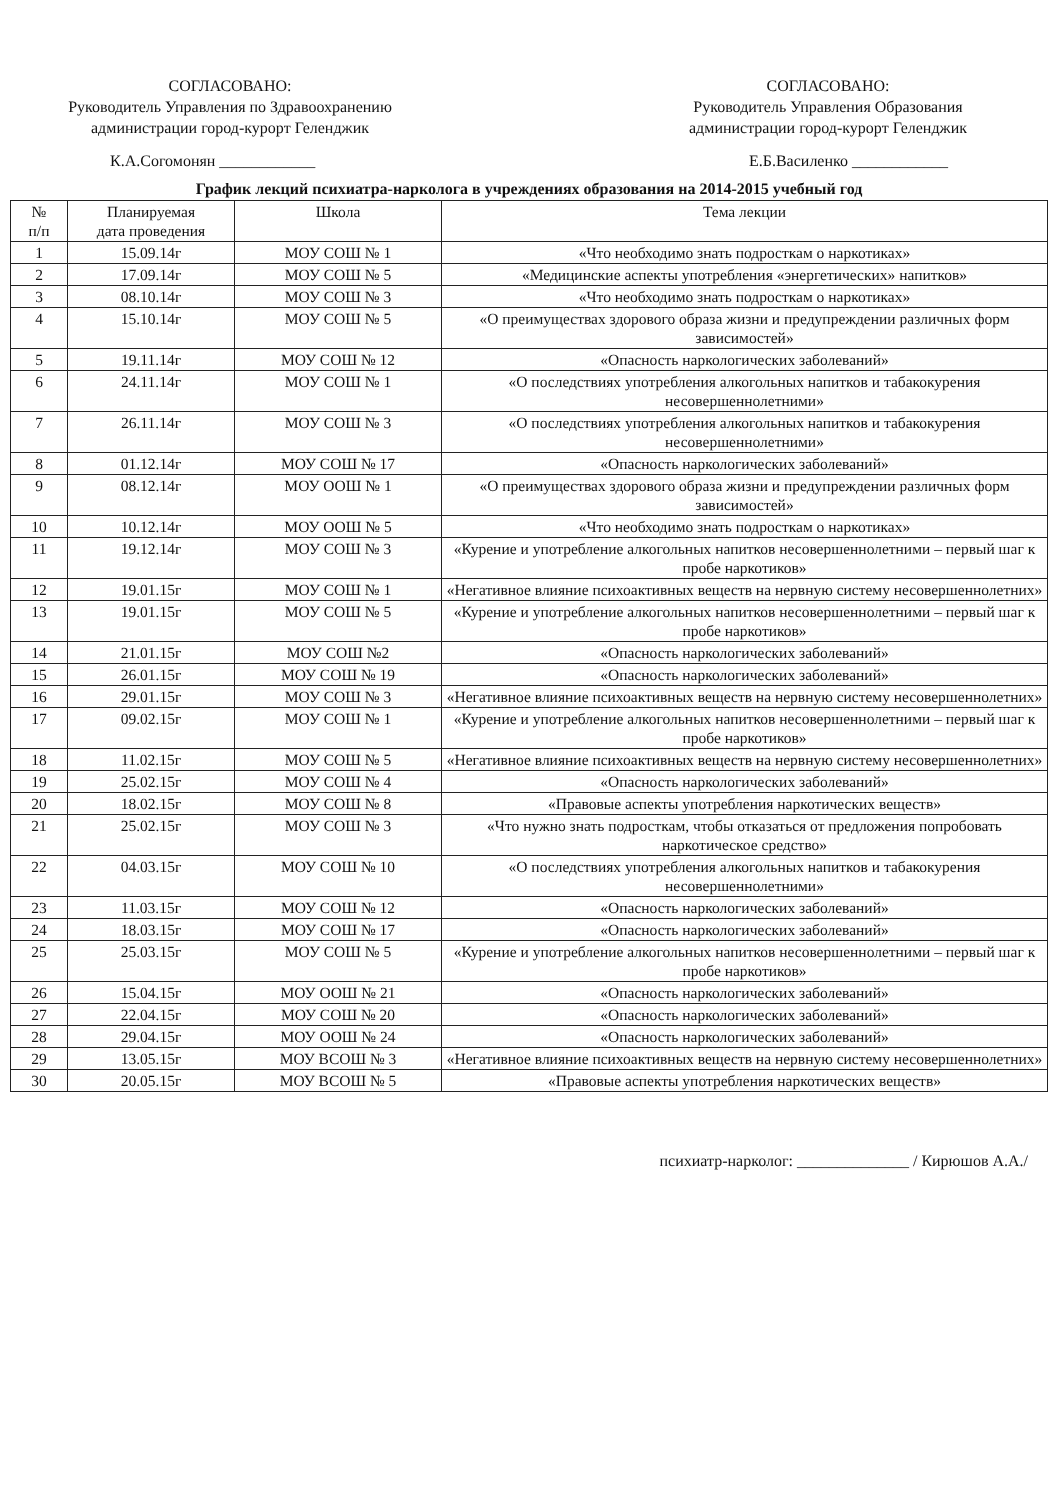СОГЛАСОВАНО:
Руководитель Управления по Здравоохранению
администрации город-курорт Геленджик
СОГЛАСОВАНО:
Руководитель Управления Образования
администрации город-курорт Геленджик
К.А.Согомонян ____________ Е.Б.Василенко ____________
График лекций психиатра-нарколога в учреждениях образования на 2014-2015 учебный год
| № п/п | Планируемая дата проведения | Школа | Тема лекции |
| --- | --- | --- | --- |
| 1 | 15.09.14г | МОУ СОШ № 1 | «Что необходимо знать подросткам о наркотиках» |
| 2 | 17.09.14г | МОУ СОШ № 5 | «Медицинские аспекты употребления «энергетических» напитков» |
| 3 | 08.10.14г | МОУ СОШ № 3 | «Что необходимо знать подросткам о наркотиках» |
| 4 | 15.10.14г | МОУ СОШ № 5 | «О преимуществах здорового образа жизни и предупреждении различных форм зависимостей» |
| 5 | 19.11.14г | МОУ СОШ № 12 | «Опасность наркологических заболеваний» |
| 6 | 24.11.14г | МОУ СОШ № 1 | «О последствиях употребления алкогольных напитков и табакокурения несовершеннолетними» |
| 7 | 26.11.14г | МОУ СОШ № 3 | «О последствиях употребления алкогольных напитков и табакокурения несовершеннолетними» |
| 8 | 01.12.14г | МОУ СОШ № 17 | «Опасность наркологических заболеваний» |
| 9 | 08.12.14г | МОУ ООШ № 1 | «О преимуществах здорового образа жизни и предупреждении различных форм зависимостей» |
| 10 | 10.12.14г | МОУ ООШ № 5 | «Что необходимо знать подросткам о наркотиках» |
| 11 | 19.12.14г | МОУ СОШ № 3 | «Курение и употребление алкогольных напитков несовершеннолетними – первый шаг к пробе наркотиков» |
| 12 | 19.01.15г | МОУ СОШ № 1 | «Негативное влияние психоактивных веществ на нервную систему несовершеннолетних» |
| 13 | 19.01.15г | МОУ СОШ № 5 | «Курение и употребление алкогольных напитков несовершеннолетними – первый шаг к пробе наркотиков» |
| 14 | 21.01.15г | МОУ СОШ №2 | «Опасность наркологических заболеваний» |
| 15 | 26.01.15г | МОУ СОШ № 19 | «Опасность наркологических заболеваний» |
| 16 | 29.01.15г | МОУ СОШ № 3 | «Негативное влияние психоактивных веществ на нервную систему несовершеннолетних» |
| 17 | 09.02.15г | МОУ СОШ № 1 | «Курение и употребление алкогольных напитков несовершеннолетними – первый шаг к пробе наркотиков» |
| 18 | 11.02.15г | МОУ СОШ № 5 | «Негативное влияние психоактивных веществ на нервную систему несовершеннолетних» |
| 19 | 25.02.15г | МОУ СОШ № 4 | «Опасность наркологических заболеваний» |
| 20 | 18.02.15г | МОУ СОШ № 8 | «Правовые аспекты употребления наркотических веществ» |
| 21 | 25.02.15г | МОУ СОШ № 3 | «Что нужно знать подросткам, чтобы отказаться от предложения попробовать наркотическое средство» |
| 22 | 04.03.15г | МОУ СОШ № 10 | «О последствиях употребления алкогольных напитков и табакокурения несовершеннолетними» |
| 23 | 11.03.15г | МОУ СОШ № 12 | «Опасность наркологических заболеваний» |
| 24 | 18.03.15г | МОУ СОШ № 17 | «Опасность наркологических заболеваний» |
| 25 | 25.03.15г | МОУ СОШ № 5 | «Курение и употребление алкогольных напитков несовершеннолетними – первый шаг к пробе наркотиков» |
| 26 | 15.04.15г | МОУ ООШ № 21 | «Опасность наркологических заболеваний» |
| 27 | 22.04.15г | МОУ СОШ № 20 | «Опасность наркологических заболеваний» |
| 28 | 29.04.15г | МОУ ООШ № 24 | «Опасность наркологических заболеваний» |
| 29 | 13.05.15г | МОУ ВСОШ № 3 | «Негативное влияние психоактивных веществ на нервную систему несовершеннолетних» |
| 30 | 20.05.15г | МОУ ВСОШ № 5 | «Правовые аспекты употребления наркотических веществ» |
психиатр-нарколог: ______________ / Кирюшов А.А./